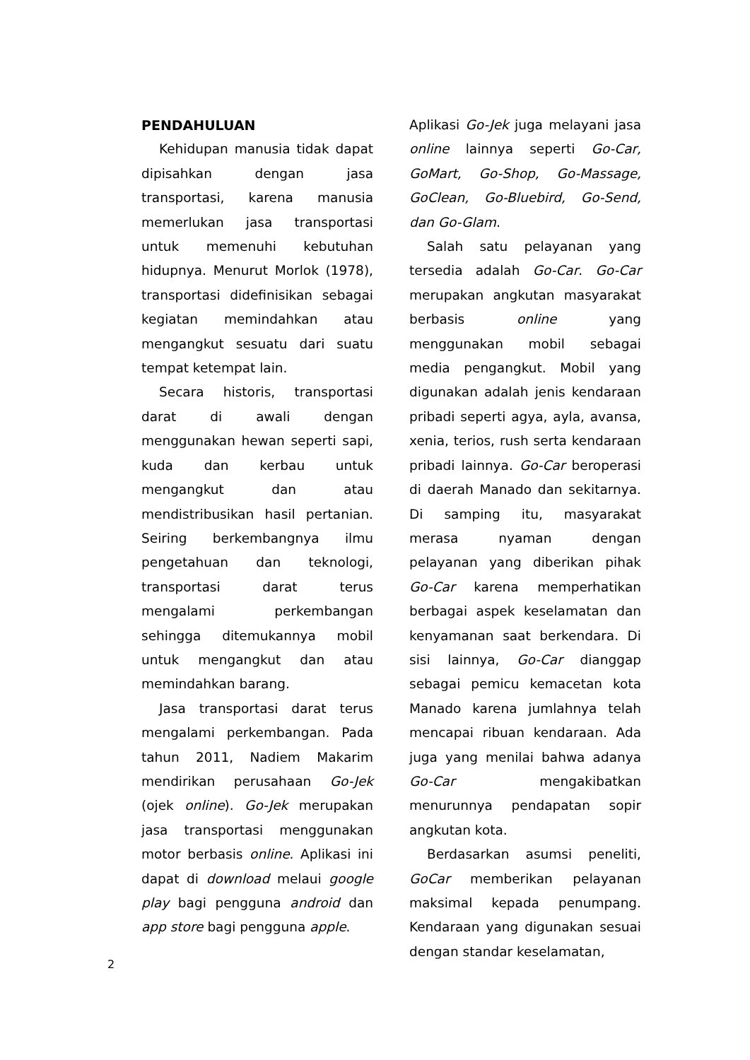PENDAHULUAN
Kehidupan manusia tidak dapat dipisahkan dengan jasa transportasi, karena manusia memerlukan jasa transportasi untuk memenuhi kebutuhan hidupnya. Menurut Morlok (1978), transportasi didefinisikan sebagai kegiatan memindahkan atau mengangkut sesuatu dari suatu tempat ketempat lain.
Secara historis, transportasi darat di awali dengan menggunakan hewan seperti sapi, kuda dan kerbau untuk mengangkut dan atau mendistribusikan hasil pertanian. Seiring berkembangnya ilmu pengetahuan dan teknologi, transportasi darat terus mengalami perkembangan sehingga ditemukannya mobil untuk mengangkut dan atau memindahkan barang.
Jasa transportasi darat terus mengalami perkembangan. Pada tahun 2011, Nadiem Makarim mendirikan perusahaan Go-Jek (ojek online). Go-Jek merupakan jasa transportasi menggunakan motor berbasis online. Aplikasi ini dapat di download melaui google play bagi pengguna android dan app store bagi pengguna apple.
Aplikasi Go-Jek juga melayani jasa online lainnya seperti Go-Car, GoMart, Go-Shop, Go-Massage, GoClean, Go-Bluebird, Go-Send, dan Go-Glam.
Salah satu pelayanan yang tersedia adalah Go-Car. Go-Car merupakan angkutan masyarakat berbasis online yang menggunakan mobil sebagai media pengangkut. Mobil yang digunakan adalah jenis kendaraan pribadi seperti agya, ayla, avansa, xenia, terios, rush serta kendaraan pribadi lainnya. Go-Car beroperasi di daerah Manado dan sekitarnya. Di samping itu, masyarakat merasa nyaman dengan pelayanan yang diberikan pihak Go-Car karena memperhatikan berbagai aspek keselamatan dan kenyamanan saat berkendara. Di sisi lainnya, Go-Car dianggap sebagai pemicu kemacetan kota Manado karena jumlahnya telah mencapai ribuan kendaraan. Ada juga yang menilai bahwa adanya Go-Car mengakibatkan menurunnya pendapatan sopir angkutan kota.
Berdasarkan asumsi peneliti, GoCar memberikan pelayanan maksimal kepada penumpang. Kendaraan yang digunakan sesuai dengan standar keselamatan,
2